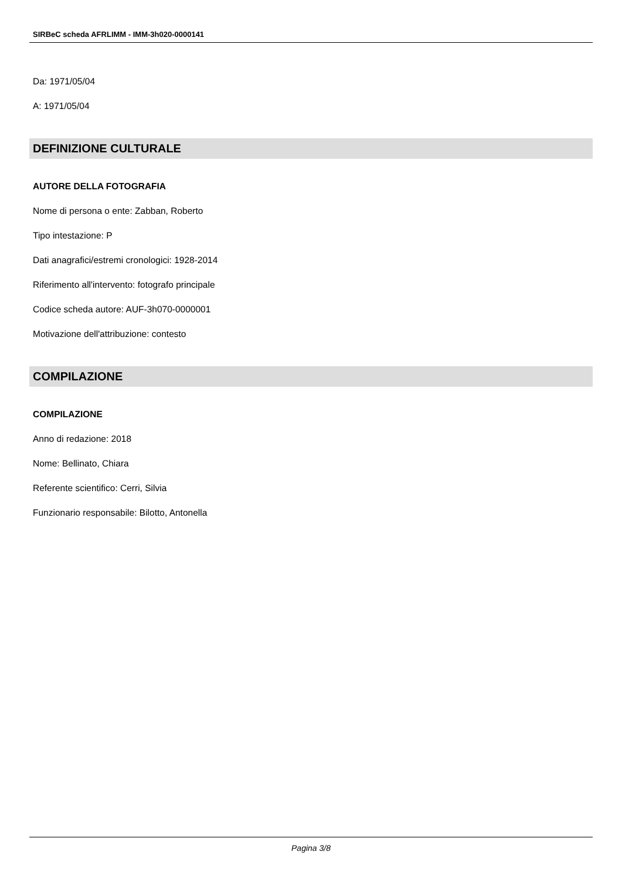SIRBeC scheda AFRLIMM - IMM-3h020-0000141
Da: 1971/05/04
A: 1971/05/04
DEFINIZIONE CULTURALE
AUTORE DELLA FOTOGRAFIA
Nome di persona o ente: Zabban, Roberto
Tipo intestazione: P
Dati anagrafici/estremi cronologici: 1928-2014
Riferimento all'intervento: fotografo principale
Codice scheda autore: AUF-3h070-0000001
Motivazione dell'attribuzione: contesto
COMPILAZIONE
COMPILAZIONE
Anno di redazione: 2018
Nome: Bellinato, Chiara
Referente scientifico: Cerri, Silvia
Funzionario responsabile: Bilotto, Antonella
Pagina 3/8